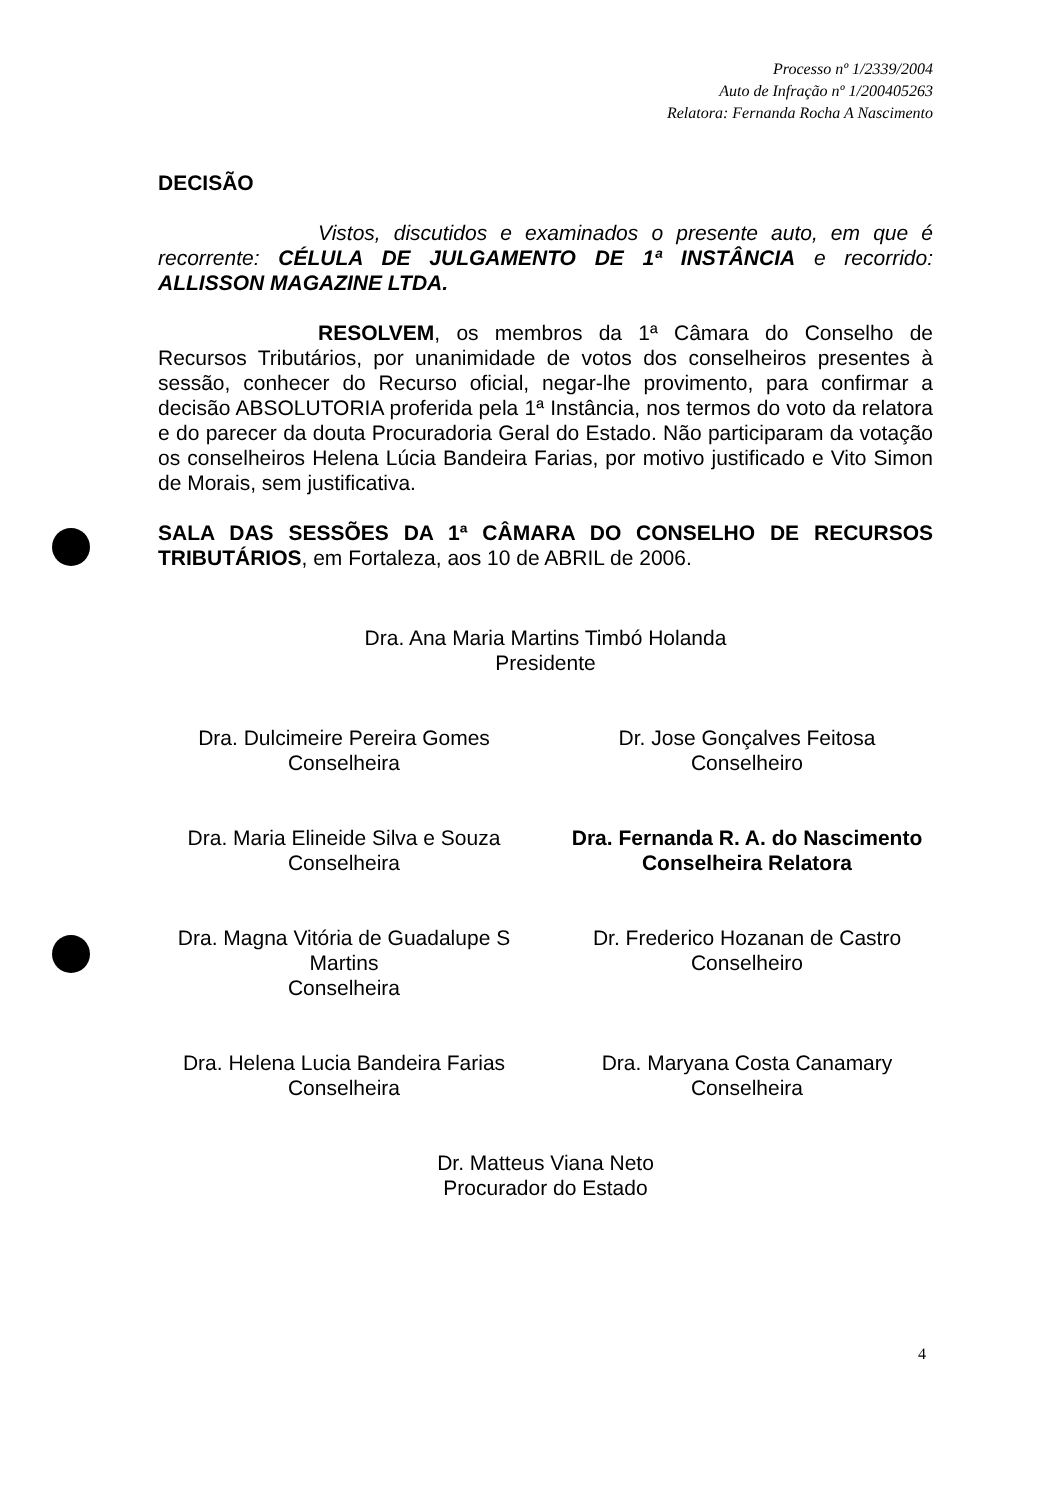Processo nº 1/2339/2004
Auto de Infração nº 1/200405263
Relatora: Fernanda Rocha A Nascimento
DECISÃO
Vistos, discutidos e examinados o presente auto, em que é recorrente: CÉLULA DE JULGAMENTO DE 1ª INSTÂNCIA e recorrido: ALLISSON MAGAZINE LTDA.
RESOLVEM, os membros da 1ª Câmara do Conselho de Recursos Tributários, por unanimidade de votos dos conselheiros presentes à sessão, conhecer do Recurso oficial, negar-lhe provimento, para confirmar a decisão ABSOLUTORIA proferida pela 1ª Instância, nos termos do voto da relatora e do parecer da douta Procuradoria Geral do Estado. Não participaram da votação os conselheiros Helena Lúcia Bandeira Farias, por motivo justificado e Vito Simon de Morais, sem justificativa.
SALA DAS SESSÕES DA 1ª CÂMARA DO CONSELHO DE RECURSOS TRIBUTÁRIOS, em Fortaleza, aos 10 de ABRIL de 2006.
Dra. Ana Maria Martins Timbó Holanda
Presidente
Dra. Dulcimeire Pereira Gomes
Conselheira
Dr. Jose Gonçalves Feitosa
Conselheiro
Dra. Maria Elineide Silva e Souza
Conselheira
Dra. Fernanda R. A. do Nascimento
Conselheira Relatora
Dra. Magna Vitória de Guadalupe S Martins
Conselheira
Dr. Frederico Hozanan de Castro
Conselheiro
Dra. Helena Lucia Bandeira Farias
Conselheira
Dra. Maryana Costa Canamary
Conselheira
Dr. Matteus Viana Neto
Procurador do Estado
4